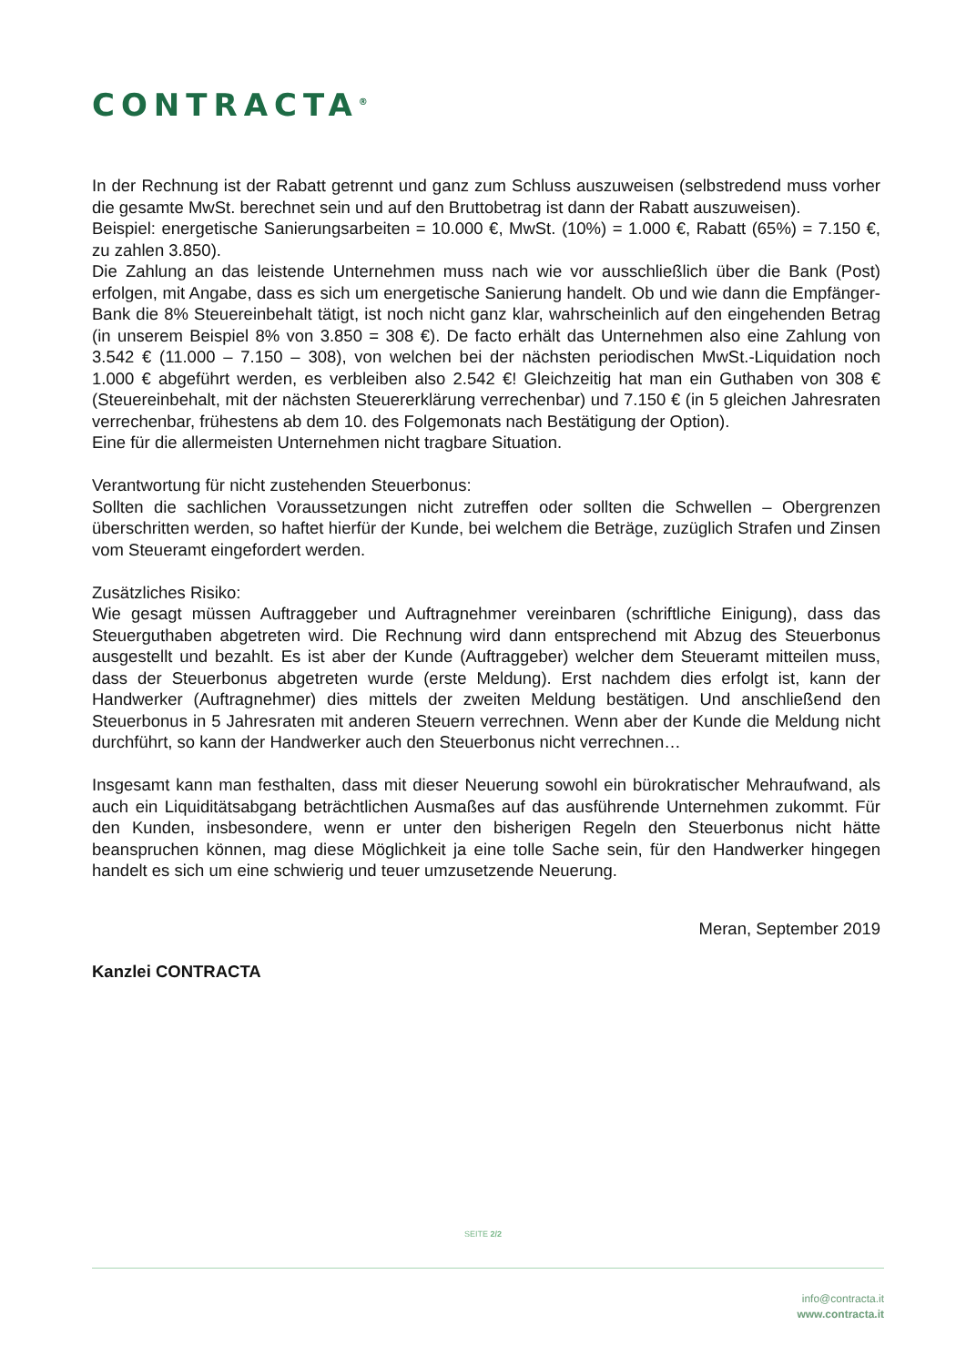CONTRACTA<sup>®</sup>
In der Rechnung ist der Rabatt getrennt und ganz zum Schluss auszuweisen (selbstredend muss vorher die gesamte MwSt. berechnet sein und auf den Bruttobetrag ist dann der Rabatt auszuweisen).
Beispiel: energetische Sanierungsarbeiten = 10.000 €, MwSt. (10%) = 1.000 €, Rabatt (65%) = 7.150 €, zu zahlen 3.850).
Die Zahlung an das leistende Unternehmen muss nach wie vor ausschließlich über die Bank (Post) erfolgen, mit Angabe, dass es sich um energetische Sanierung handelt. Ob und wie dann die Empfänger-Bank die 8% Steuereinbehalt tätigt, ist noch nicht ganz klar, wahrscheinlich auf den eingehenden Betrag (in unserem Beispiel 8% von 3.850 = 308 €). De facto erhält das Unternehmen also eine Zahlung von 3.542 € (11.000 – 7.150 – 308), von welchen bei der nächsten periodischen MwSt.-Liquidation noch 1.000 € abgeführt werden, es verbleiben also 2.542 €! Gleichzeitig hat man ein Guthaben von 308 € (Steuereinbehalt, mit der nächsten Steuererklärung verrechenbar) und 7.150 € (in 5 gleichen Jahresraten verrechenbar, frühestens ab dem 10. des Folgemonats nach Bestätigung der Option).
Eine für die allermeisten Unternehmen nicht tragbare Situation.
Verantwortung für nicht zustehenden Steuerbonus:
Sollten die sachlichen Voraussetzungen nicht zutreffen oder sollten die Schwellen – Obergrenzen überschritten werden, so haftet hierfür der Kunde, bei welchem die Beträge, zuzüglich Strafen und Zinsen vom Steueramt eingefordert werden.
Zusätzliches Risiko:
Wie gesagt müssen Auftraggeber und Auftragnehmer vereinbaren (schriftliche Einigung), dass das Steuerguthaben abgetreten wird. Die Rechnung wird dann entsprechend mit Abzug des Steuerbonus ausgestellt und bezahlt. Es ist aber der Kunde (Auftraggeber) welcher dem Steueramt mitteilen muss, dass der Steuerbonus abgetreten wurde (erste Meldung). Erst nachdem dies erfolgt ist, kann der Handwerker (Auftragnehmer) dies mittels der zweiten Meldung bestätigen. Und anschließend den Steuerbonus in 5 Jahresraten mit anderen Steuern verrechnen. Wenn aber der Kunde die Meldung nicht durchführt, so kann der Handwerker auch den Steuerbonus nicht verrechnen…
Insgesamt kann man festhalten, dass mit dieser Neuerung sowohl ein bürokratischer Mehraufwand, als auch ein Liquiditätsabgang beträchtlichen Ausmaßes auf das ausführende Unternehmen zukommt. Für den Kunden, insbesondere, wenn er unter den bisherigen Regeln den Steuerbonus nicht hätte beanspruchen können, mag diese Möglichkeit ja eine tolle Sache sein, für den Handwerker hingegen handelt es sich um eine schwierig und teuer umzusetzende Neuerung.
Meran, September 2019
Kanzlei CONTRACTA
SEITE 2/2
info@contracta.it
www.contracta.it